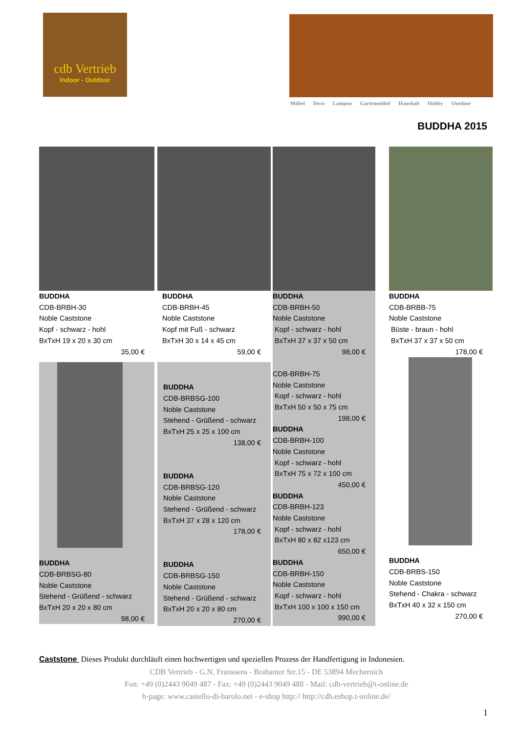cdb Vertrieb
Indoor - Outdoor
Möbel Deco Lampen Gartenmöbel Haushalt Hobby Outdoor
BUDDHA 2015
BUDDHA
CDB-BRBH-30
Noble Caststone
Kopf - schwarz - hohl
BxTxH 19 x 20 x 30 cm
35,00 €
BUDDHA
CDB-BRBSG-80
Noble Caststone
Stehend - Grüßend - schwarz
BxTxH 20 x 20 x 80 cm
98,00 €
BUDDHA
CDB-BRBH-45
Noble Caststone
Kopf mit Fuß - schwarz
BxTxH 30 x 14 x 45 cm
59,00 €
BUDDHA
CDB-BRBSG-100
Noble Caststone
Stehend - Grüßend - schwarz
BxTxH 25 x 25 x 100 cm
138,00 €
BUDDHA
CDB-BRBSG-120
Noble Caststone
Stehend - Grüßend - schwarz
BxTxH 37 x 28 x 120 cm
178,00 €
BUDDHA
CDB-BRBSG-150
Noble Caststone
Stehend - Grüßend - schwarz
BxTxH 20 x 20 x 80 cm
270,00 €
BUDDHA
CDB-BRBH-50
Noble Caststone
Kopf - schwarz - hohl
BxTxH 37 x 37 x 50 cm
98,00 €
CDB-BRBH-75
Noble Caststone
Kopf - schwarz - hohl
BxTxH 50 x 50 x 75 cm
198,00 €
BUDDHA
CDB-BRBH-100
Noble Caststone
Kopf - schwarz - hohl
BxTxH 75 x 72 x 100 cm
450,00 €
BUDDHA
CDB-BRBH-123
Noble Caststone
Kopf - schwarz - hohl
BxTxH 80 x 82 x123 cm
650,00 €
BUDDHA
CDB-BRBH-150
Noble Caststone
Kopf - schwarz - hohl
BxTxH 100 x 100 x 150 cm
990,00 €
BUDDHA
CDB-BRBB-75
Noble Caststone
Büste - braun - hohl
BxTxH 37 x 37 x 50 cm
178,00 €
BUDDHA
CDB-BRBS-150
Noble Caststone
Stehend - Chakra - schwarz
BxTxH 40 x 32 x 150 cm
270,00 €
Caststone Dieses Produkt durchläuft einen hochwertigen und speziellen Prozess der Handfertigung in Indonesien.
CDB Vertrieb - G.N. Franssens - Brabanter Str.15 - DE 53894 Mechernich
Fon: +49 (0)2443 9049 487 - Fax: +49 (0)2443 9049 488 - Mail: cdb-vertrieb@t-online.de
h-page: www.castello-di-barolo.net - e-shop http:// http://cdb.eshop.t-online.de/
1